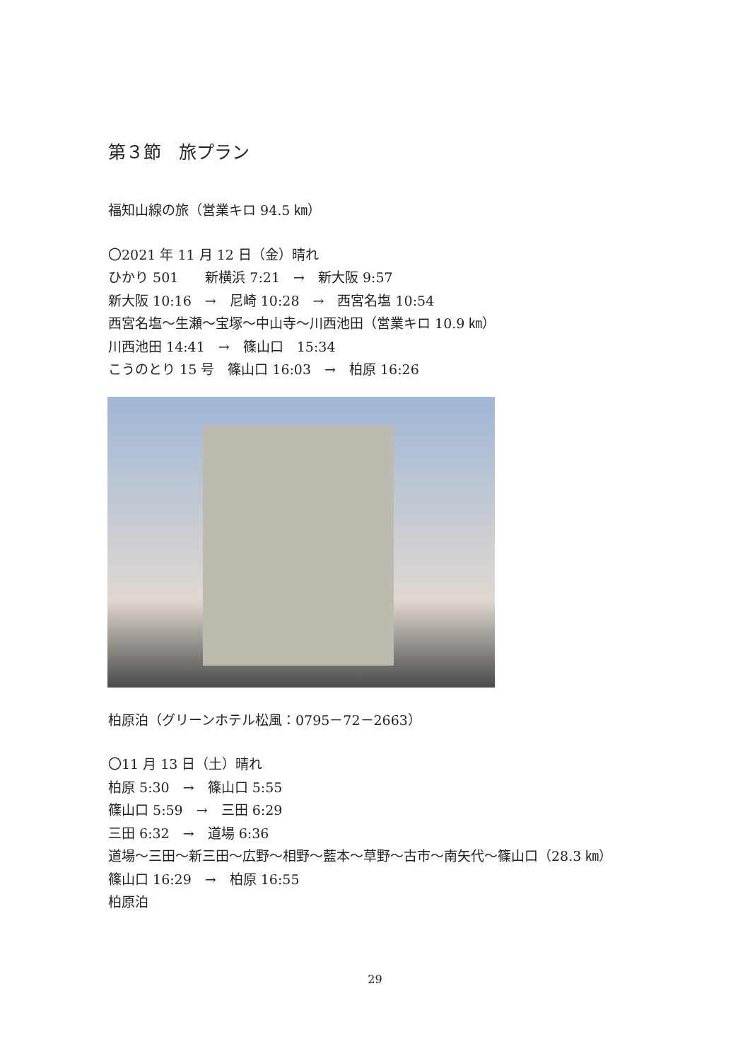第３節　旅プラン
福知山線の旅（営業キロ 94.5 ㎞）
〇2021 年 11 月 12 日（金）晴れ
ひかり 501　　新横浜 7:21　→　新大阪 9:57
新大阪 10:16　→　尼崎 10:28　→　西宮名塩 10:54
西宮名塩～生瀬～宝塚～中山寺～川西池田（営業キロ 10.9 ㎞）
川西池田 14:41　→　篠山口　15:34
こうのとり 15 号　篠山口 16:03　→　柏原 16:26
柏原泊（グリーンホテル松風：0795－72－2663）
〇11 月 13 日（土）晴れ
柏原 5:30　→　篠山口 5:55
篠山口 5:59　→　三田 6:29
三田 6:32　→　道場 6:36
道場～三田～新三田～広野～相野～藍本～草野～古市～南矢代～篠山口（28.3 ㎞）
篠山口 16:29　→　柏原 16:55
柏原泊
29